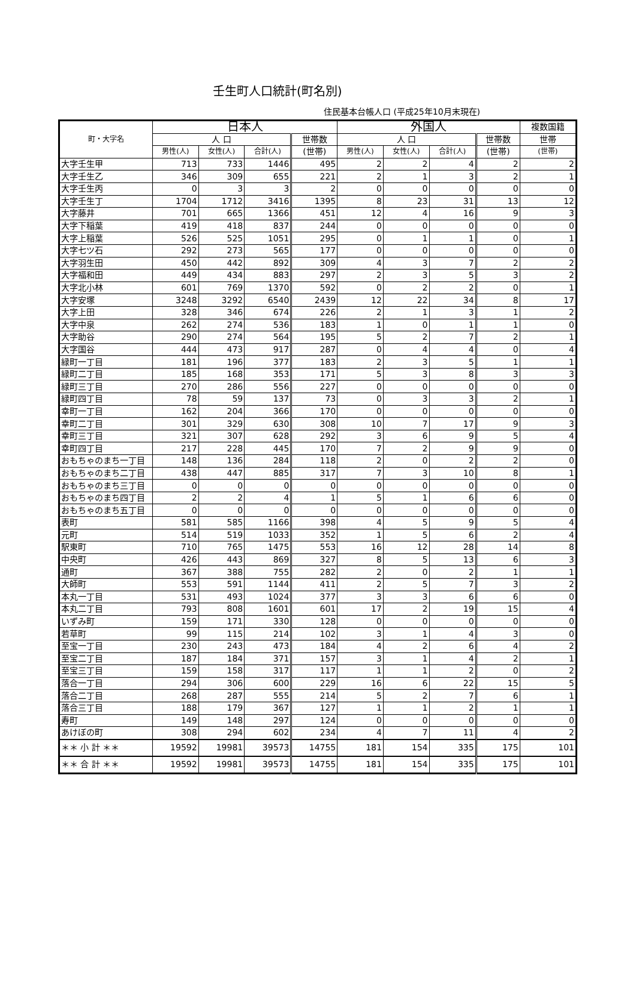壬生町人口統計(町名別)
住民基本台帳人口 (平成25年10月末現在)
| 町・大字名 | 日本人 | | | | 外国人 | | | | 複数国籍 |
| --- | --- | --- | --- | --- | --- | --- | --- | --- | --- |
| | 人 口 | | | 世帯数 | 人 口 | | | 世帯数 | 世帯 |
| | 男性(人) | 女性(人) | 合計(人) | (世帯) | 男性(人) | 女性(人) | 合計(人) | (世帯) | (世帯) |
| 大字壬生甲 | 713 | 733 | 1446 | 495 | 2 | 2 | 4 | 2 | 2 |
| 大字壬生乙 | 346 | 309 | 655 | 221 | 2 | 1 | 3 | 2 | 1 |
| 大字壬生丙 | 0 | 3 | 3 | 2 | 0 | 0 | 0 | 0 | 0 |
| 大字壬生丁 | 1704 | 1712 | 3416 | 1395 | 8 | 23 | 31 | 13 | 12 |
| 大字藤井 | 701 | 665 | 1366 | 451 | 12 | 4 | 16 | 9 | 3 |
| 大字下稲葉 | 419 | 418 | 837 | 244 | 0 | 0 | 0 | 0 | 0 |
| 大字上稲葉 | 526 | 525 | 1051 | 295 | 0 | 1 | 1 | 0 | 1 |
| 大字七ツ石 | 292 | 273 | 565 | 177 | 0 | 0 | 0 | 0 | 0 |
| 大字羽生田 | 450 | 442 | 892 | 309 | 4 | 3 | 7 | 2 | 2 |
| 大字福和田 | 449 | 434 | 883 | 297 | 2 | 3 | 5 | 3 | 2 |
| 大字北小林 | 601 | 769 | 1370 | 592 | 0 | 2 | 2 | 0 | 1 |
| 大字安塚 | 3248 | 3292 | 6540 | 2439 | 12 | 22 | 34 | 8 | 17 |
| 大字上田 | 328 | 346 | 674 | 226 | 2 | 1 | 3 | 1 | 2 |
| 大字中泉 | 262 | 274 | 536 | 183 | 1 | 0 | 1 | 1 | 0 |
| 大字助谷 | 290 | 274 | 564 | 195 | 5 | 2 | 7 | 2 | 1 |
| 大字国谷 | 444 | 473 | 917 | 287 | 0 | 4 | 4 | 0 | 4 |
| 緑町一丁目 | 181 | 196 | 377 | 183 | 2 | 3 | 5 | 1 | 1 |
| 緑町二丁目 | 185 | 168 | 353 | 171 | 5 | 3 | 8 | 3 | 3 |
| 緑町三丁目 | 270 | 286 | 556 | 227 | 0 | 0 | 0 | 0 | 0 |
| 緑町四丁目 | 78 | 59 | 137 | 73 | 0 | 3 | 3 | 2 | 1 |
| 幸町一丁目 | 162 | 204 | 366 | 170 | 0 | 0 | 0 | 0 | 0 |
| 幸町二丁目 | 301 | 329 | 630 | 308 | 10 | 7 | 17 | 9 | 3 |
| 幸町三丁目 | 321 | 307 | 628 | 292 | 3 | 6 | 9 | 5 | 4 |
| 幸町四丁目 | 217 | 228 | 445 | 170 | 7 | 2 | 9 | 9 | 0 |
| おもちゃのまち一丁目 | 148 | 136 | 284 | 118 | 2 | 0 | 2 | 2 | 0 |
| おもちゃのまち二丁目 | 438 | 447 | 885 | 317 | 7 | 3 | 10 | 8 | 1 |
| おもちゃのまち三丁目 | 0 | 0 | 0 | 0 | 0 | 0 | 0 | 0 | 0 |
| おもちゃのまち四丁目 | 2 | 2 | 4 | 1 | 5 | 1 | 6 | 6 | 0 |
| おもちゃのまち五丁目 | 0 | 0 | 0 | 0 | 0 | 0 | 0 | 0 | 0 |
| 表町 | 581 | 585 | 1166 | 398 | 4 | 5 | 9 | 5 | 4 |
| 元町 | 514 | 519 | 1033 | 352 | 1 | 5 | 6 | 2 | 4 |
| 駅東町 | 710 | 765 | 1475 | 553 | 16 | 12 | 28 | 14 | 8 |
| 中央町 | 426 | 443 | 869 | 327 | 8 | 5 | 13 | 6 | 3 |
| 通町 | 367 | 388 | 755 | 282 | 2 | 0 | 2 | 1 | 1 |
| 大師町 | 553 | 591 | 1144 | 411 | 2 | 5 | 7 | 3 | 2 |
| 本丸一丁目 | 531 | 493 | 1024 | 377 | 3 | 3 | 6 | 6 | 0 |
| 本丸二丁目 | 793 | 808 | 1601 | 601 | 17 | 2 | 19 | 15 | 4 |
| いずみ町 | 159 | 171 | 330 | 128 | 0 | 0 | 0 | 0 | 0 |
| 若草町 | 99 | 115 | 214 | 102 | 3 | 1 | 4 | 3 | 0 |
| 至宝一丁目 | 230 | 243 | 473 | 184 | 4 | 2 | 6 | 4 | 2 |
| 至宝二丁目 | 187 | 184 | 371 | 157 | 3 | 1 | 4 | 2 | 1 |
| 至宝三丁目 | 159 | 158 | 317 | 117 | 1 | 1 | 2 | 0 | 2 |
| 落合一丁目 | 294 | 306 | 600 | 229 | 16 | 6 | 22 | 15 | 5 |
| 落合二丁目 | 268 | 287 | 555 | 214 | 5 | 2 | 7 | 6 | 1 |
| 落合三丁目 | 188 | 179 | 367 | 127 | 1 | 1 | 2 | 1 | 1 |
| 寿町 | 149 | 148 | 297 | 124 | 0 | 0 | 0 | 0 | 0 |
| あけぼの町 | 308 | 294 | 602 | 234 | 4 | 7 | 11 | 4 | 2 |
| ＊＊ 小 計 ＊＊ | 19592 | 19981 | 39573 | 14755 | 181 | 154 | 335 | 175 | 101 |
| ＊＊ 合 計 ＊＊ | 19592 | 19981 | 39573 | 14755 | 181 | 154 | 335 | 175 | 101 |